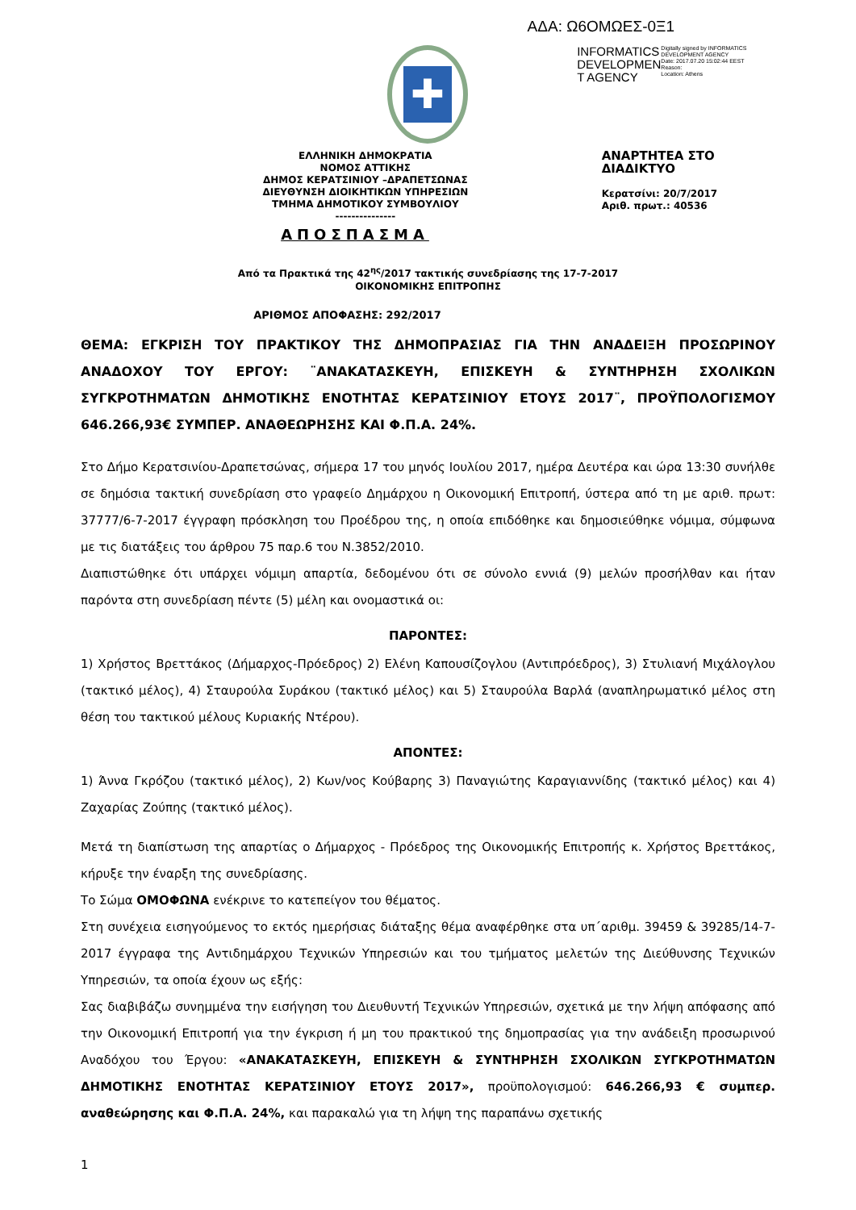ΑΔΑ: Ω6ΟΜΩΕΣ-0Ξ1
✚
INFORMATICS DEVELOPMEN T AGENCY
Digitally signed by INFORMATICS DEVELOPMENT AGENCY
Date: 2017.07.20 15:02:44 EEST
Reason:
Location: Athens
ΕΛΛΗΝΙΚΗ ΔΗΜΟΚΡΑΤΙΑ
ΝΟΜΟΣ ΑΤΤΙΚΗΣ
ΔΗΜΟΣ ΚΕΡΑΤΣΙΝΙΟΥ –ΔΡΑΠΕΤΣΩΝΑΣ
ΔΙΕΥΘΥΝΣΗ ΔΙΟΙΚΗΤΙΚΩΝ ΥΠΗΡΕΣΙΩΝ
ΤΜΗΜΑ ΔΗΜΟΤΙΚΟΥ ΣΥΜΒΟΥΛΙΟΥ
---------------
ΑΝΑΡΤΗΤΕΑ ΣΤΟ ΔΙΑΔΙΚΤΥΟ
Κερατσίνι: 20/7/2017
Αριθ. πρωτ.: 40536
ΑΠΟΣΠΑΣΜΑ
Από τα Πρακτικά της 42<sup>ης</sup>/2017 τακτικής συνεδρίασης της 17-7-2017
ΟΙΚΟΝΟΜΙΚΗΣ ΕΠΙΤΡΟΠΗΣ
ΑΡΙΘΜΟΣ ΑΠΟΦΑΣΗΣ: 292/2017
ΘΕΜΑ: ΕΓΚΡΙΣΗ ΤΟΥ ΠΡΑΚΤΙΚΟΥ ΤΗΣ ΔΗΜΟΠΡΑΣΙΑΣ ΓΙΑ ΤΗΝ ΑΝΑΔΕΙΞΗ ΠΡΟΣΩΡΙΝΟΥ ΑΝΑΔΟΧΟΥ ΤΟΥ ΕΡΓΟΥ: ¨ΑΝΑΚΑΤΑΣΚΕΥΗ, ΕΠΙΣΚΕΥΗ & ΣΥΝΤΗΡΗΣΗ ΣΧΟΛΙΚΩΝ ΣΥΓΚΡΟΤΗΜΑΤΩΝ ΔΗΜΟΤΙΚΗΣ ΕΝΟΤΗΤΑΣ ΚΕΡΑΤΣΙΝΙΟΥ ΕΤΟΥΣ 2017¨, ΠΡΟΫΠΟΛΟΓΙΣΜΟΥ 646.266,93€ ΣΥΜΠΕΡ. ΑΝΑΘΕΩΡΗΣΗΣ ΚΑΙ Φ.Π.Α. 24%.
Στο Δήμο Κερατσινίου-Δραπετσώνας, σήμερα 17 του μηνός Ιουλίου 2017, ημέρα Δευτέρα και ώρα 13:30 συνήλθε σε δημόσια τακτική συνεδρίαση στο γραφείο Δημάρχου η Οικονομική Επιτροπή, ύστερα από τη με αριθ. πρωτ: 37777/6-7-2017 έγγραφη πρόσκληση του Προέδρου της, η οποία επιδόθηκε και δημοσιεύθηκε νόμιμα, σύμφωνα με τις διατάξεις του άρθρου 75 παρ.6 του Ν.3852/2010.
Διαπιστώθηκε ότι υπάρχει νόμιμη απαρτία, δεδομένου ότι σε σύνολο εννιά (9) μελών προσήλθαν και ήταν παρόντα στη συνεδρίαση πέντε (5) μέλη και ονομαστικά οι:
ΠΑΡΟΝΤΕΣ:
1) Χρήστος Βρεττάκος (Δήμαρχος-Πρόεδρος) 2) Ελένη Καπουσίζογλου (Αντιπρόεδρος), 3) Στυλιανή Μιχάλογλου (τακτικό μέλος), 4) Σταυρούλα Συράκου (τακτικό μέλος) και 5) Σταυρούλα Βαρλά (αναπληρωματικό μέλος στη θέση του τακτικού μέλους Κυριακής Ντέρου).
ΑΠΟΝΤΕΣ:
1) Άννα Γκρόζου (τακτικό μέλος), 2) Κων/νος Κούβαρης 3) Παναγιώτης Καραγιαννίδης (τακτικό μέλος) και 4) Ζαχαρίας Ζούπης (τακτικό μέλος).
Μετά τη διαπίστωση της απαρτίας ο Δήμαρχος - Πρόεδρος της Οικονομικής Επιτροπής κ. Χρήστος Βρεττάκος, κήρυξε την έναρξη της συνεδρίασης.
Το Σώμα ΟΜΟΦΩΝΑ ενέκρινε το κατεπείγον του θέματος.
Στη συνέχεια εισηγούμενος το εκτός ημερήσιας διάταξης θέμα αναφέρθηκε στα υπ΄αριθμ. 39459 & 39285/14-7-2017 έγγραφα της Αντιδημάρχου Τεχνικών Υπηρεσιών και του τμήματος μελετών της Διεύθυνσης Τεχνικών Υπηρεσιών, τα οποία έχουν ως εξής:
Σας διαβιβάζω συνημμένα την εισήγηση του Διευθυντή Τεχνικών Υπηρεσιών, σχετικά με την λήψη απόφασης από την Οικονομική Επιτροπή για την έγκριση ή μη του πρακτικού της δημοπρασίας για την ανάδειξη προσωρινού Αναδόχου του Έργου: «ΑΝΑΚΑΤΑΣΚΕΥΗ, ΕΠΙΣΚΕΥΗ & ΣΥΝΤΗΡΗΣΗ ΣΧΟΛΙΚΩΝ ΣΥΓΚΡΟΤΗΜΑΤΩΝ ΔΗΜΟΤΙΚΗΣ ΕΝΟΤΗΤΑΣ ΚΕΡΑΤΣΙΝΙΟΥ ΕΤΟΥΣ 2017», προϋπολογισμού: 646.266,93 € συμπερ. αναθεώρησης και Φ.Π.Α. 24%, και παρακαλώ για τη λήψη της παραπάνω σχετικής
1